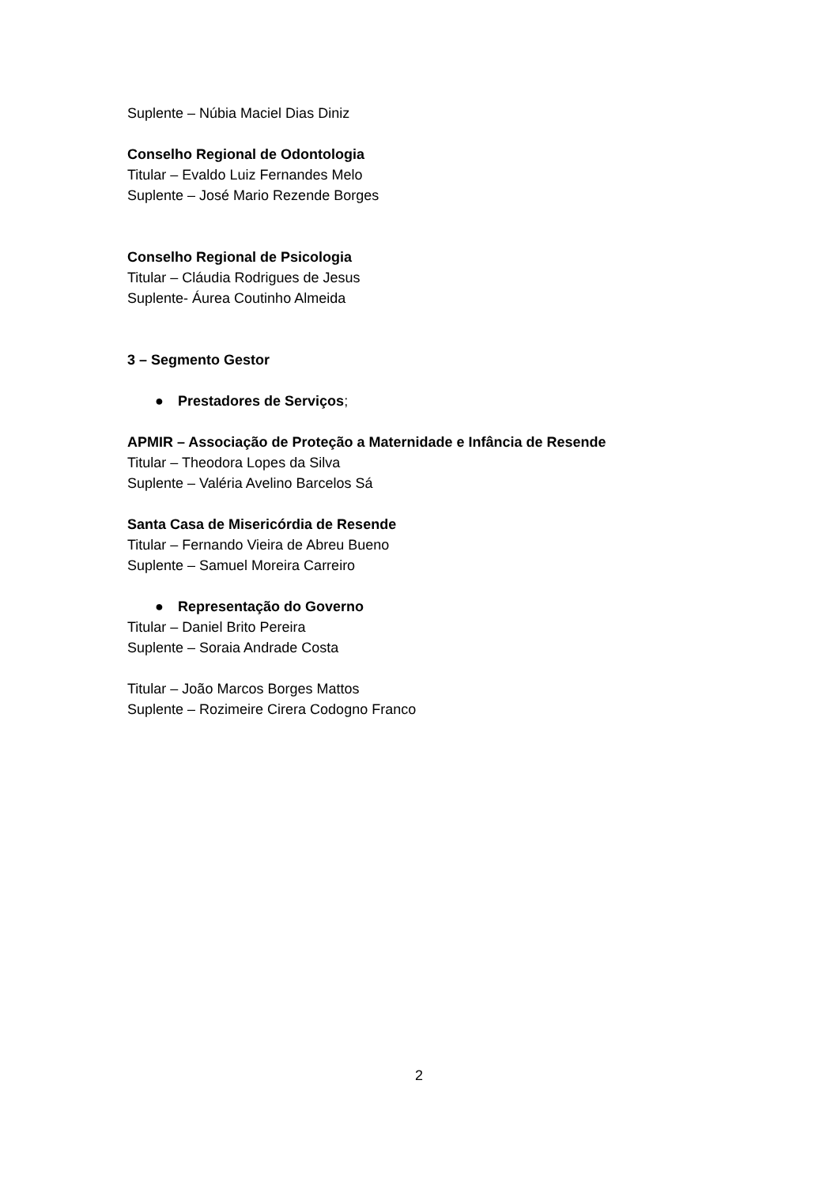Suplente – Núbia Maciel Dias Diniz
Conselho Regional de Odontologia
Titular – Evaldo Luiz Fernandes Melo
Suplente – José Mario Rezende Borges
Conselho Regional de Psicologia
Titular – Cláudia Rodrigues de Jesus
Suplente- Áurea Coutinho Almeida
3 – Segmento Gestor
● Prestadores de Serviços;
APMIR – Associação de Proteção a Maternidade e Infância de Resende
Titular – Theodora Lopes da Silva
Suplente – Valéria Avelino Barcelos Sá
Santa Casa de Misericórdia de Resende
Titular – Fernando Vieira de Abreu Bueno
Suplente – Samuel Moreira Carreiro
● Representação do Governo
Titular – Daniel Brito Pereira
Suplente – Soraia Andrade Costa
Titular – João Marcos Borges Mattos
Suplente – Rozimeire Cirera Codogno Franco
2